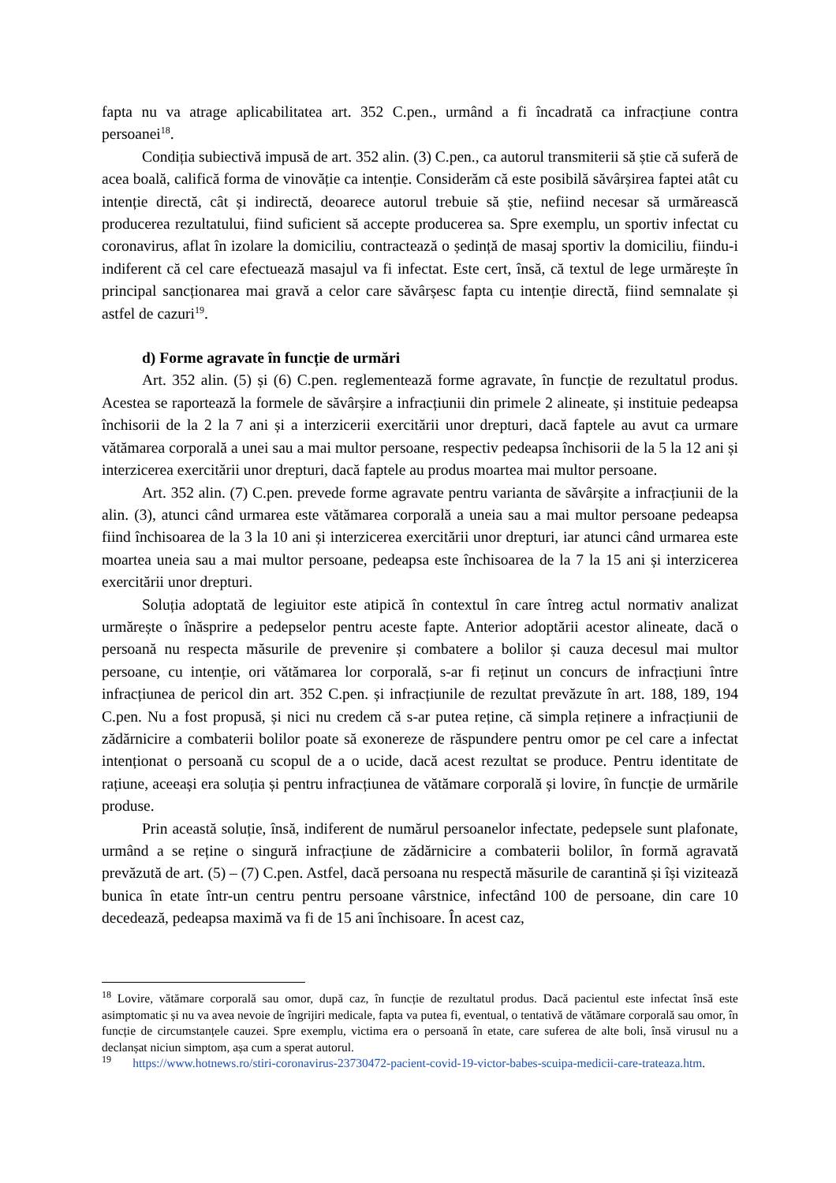fapta nu va atrage aplicabilitatea art. 352 C.pen., urmând a fi încadrată ca infracțiune contra persoanei<sup>18</sup>.
Condiția subiectivă impusă de art. 352 alin. (3) C.pen., ca autorul transmiterii să știe că suferă de acea boală, califică forma de vinovăție ca intenție. Considerăm că este posibilă săvârșirea faptei atât cu intenție directă, cât și indirectă, deoarece autorul trebuie să știe, nefiind necesar să urmărească producerea rezultatului, fiind suficient să accepte producerea sa. Spre exemplu, un sportiv infectat cu coronavirus, aflat în izolare la domiciliu, contractează o ședință de masaj sportiv la domiciliu, fiindu-i indiferent că cel care efectuează masajul va fi infectat. Este cert, însă, că textul de lege urmărește în principal sancționarea mai gravă a celor care săvârșesc fapta cu intenție directă, fiind semnalate și astfel de cazuri<sup>19</sup>.
d) Forme agravate în funcție de urmări
Art. 352 alin. (5) și (6) C.pen. reglementează forme agravate, în funcție de rezultatul produs. Acestea se raportează la formele de săvârșire a infracțiunii din primele 2 alineate, și instituie pedeapsa închisorii de la 2 la 7 ani și a interzicerii exercitării unor drepturi, dacă faptele au avut ca urmare vătămarea corporală a unei sau a mai multor persoane, respectiv pedeapsa închisorii de la 5 la 12 ani și interzicerea exercitării unor drepturi, dacă faptele au produs moartea mai multor persoane.
Art. 352 alin. (7) C.pen. prevede forme agravate pentru varianta de săvârșite a infracțiunii de la alin. (3), atunci când urmarea este vătămarea corporală a uneia sau a mai multor persoane pedeapsa fiind închisoarea de la 3 la 10 ani și interzicerea exercitării unor drepturi, iar atunci când urmarea este moartea uneia sau a mai multor persoane, pedeapsa este închisoarea de la 7 la 15 ani și interzicerea exercitării unor drepturi.
Soluția adoptată de legiuitor este atipică în contextul în care întreg actul normativ analizat urmărește o înăsprire a pedepselor pentru aceste fapte. Anterior adoptării acestor alineate, dacă o persoană nu respecta măsurile de prevenire și combatere a bolilor și cauza decesul mai multor persoane, cu intenție, ori vătămarea lor corporală, s-ar fi reținut un concurs de infracțiuni între infracțiunea de pericol din art. 352 C.pen. și infracțiunile de rezultat prevăzute în art. 188, 189, 194 C.pen. Nu a fost propusă, și nici nu credem că s-ar putea reține, că simpla reținere a infracțiunii de zădărnicire a combaterii bolilor poate să exonereze de răspundere pentru omor pe cel care a infectat intenționat o persoană cu scopul de a o ucide, dacă acest rezultat se produce. Pentru identitate de rațiune, aceeași era soluția și pentru infracțiunea de vătămare corporală și lovire, în funcție de urmările produse.
Prin această soluție, însă, indiferent de numărul persoanelor infectate, pedepsele sunt plafonate, urmând a se reține o singură infracțiune de zădărnicire a combaterii bolilor, în formă agravată prevăzută de art. (5) – (7) C.pen. Astfel, dacă persoana nu respectă măsurile de carantină și își vizitează bunica în etate într-un centru pentru persoane vârstnice, infectând 100 de persoane, din care 10 decedează, pedeapsa maximă va fi de 15 ani închisoare. În acest caz,
<sup>18</sup> Lovire, vătămare corporală sau omor, după caz, în funcție de rezultatul produs. Dacă pacientul este infectat însă este asimptomatic și nu va avea nevoie de îngrijiri medicale, fapta va putea fi, eventual, o tentativă de vătămare corporală sau omor, în funcție de circumstanțele cauzei. Spre exemplu, victima era o persoană în etate, care suferea de alte boli, însă virusul nu a declanșat niciun simptom, așa cum a sperat autorul.
<sup>19</sup> https://www.hotnews.ro/stiri-coronavirus-23730472-pacient-covid-19-victor-babes-scuipa-medicii-care-trateaza.htm.